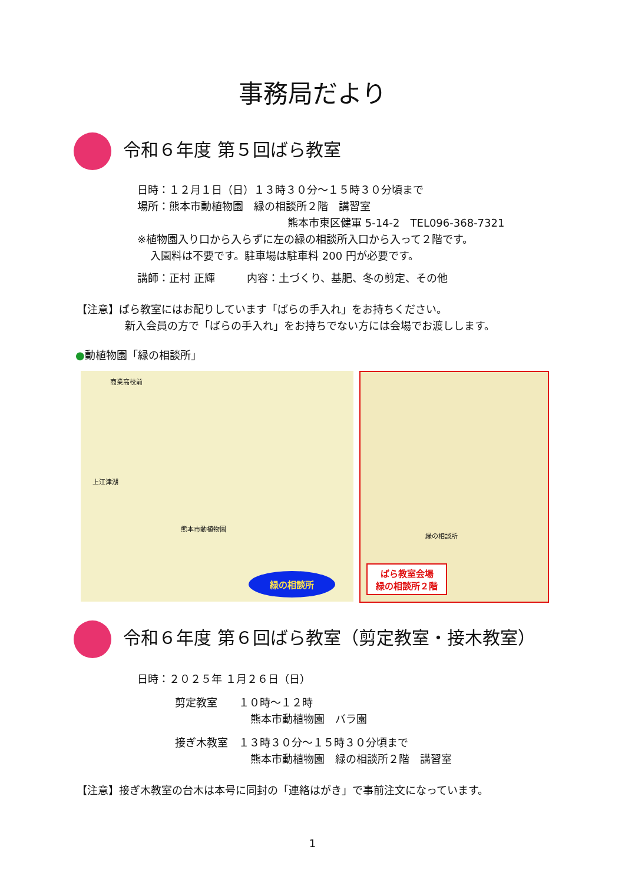事務局だより
令和６年度 第５回ばら教室
日時：１２月１日（日）１３時３０分～１５時３０分頃まで
場所：熊本市動植物園　緑の相談所２階　講習室
熊本市東区健軍 5-14-2　TEL096-368-7321
※植物園入り口から入らずに左の緑の相談所入口から入って２階です。
入園料は不要です。駐車場は駐車料 200 円が必要です。
講師：正村 正輝　　　内容：土づくり、基肥、冬の剪定、その他
【注意】ばら教室にはお配りしています「ばらの手入れ」をお持ちください。
新入会員の方で「ばらの手入れ」をお持ちでない方には会場でお渡しします。
●動植物園「緑の相談所」
商業高校前
熊本市動植物園
上江津湖
緑の相談所
緑の相談所
ばら教室会場
緑の相談所２階
令和６年度 第６回ばら教室（剪定教室・接木教室）
日時：２０２５年 １月２６日（日）
剪定教室　　１０時～１２時
熊本市動植物園　バラ園
接ぎ木教室　１３時３０分～１５時３０分頃まで
熊本市動植物園　緑の相談所２階　講習室
【注意】接ぎ木教室の台木は本号に同封の「連絡はがき」で事前注文になっています。
1